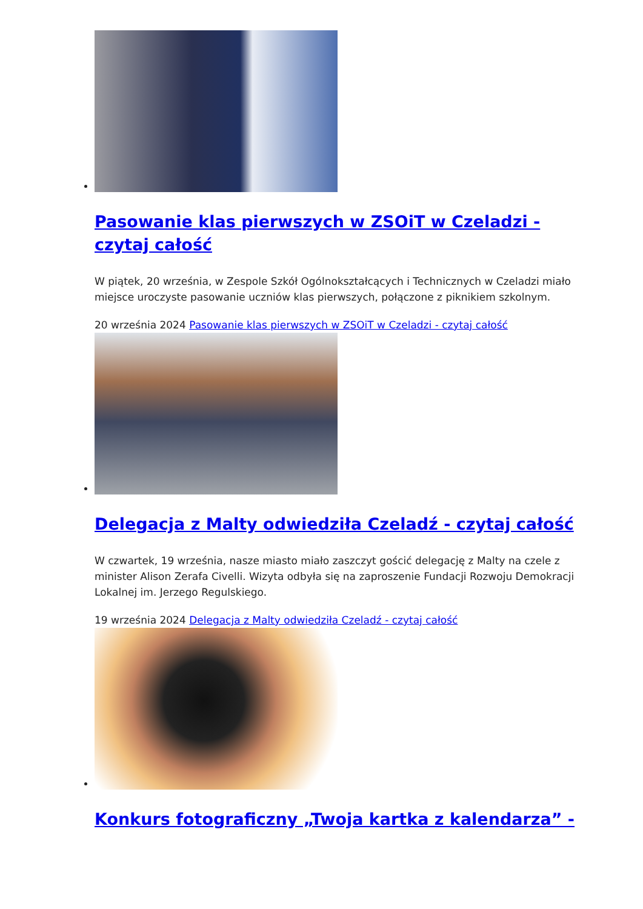Pasowanie klas pierwszych w ZSOiT w Czeladzi - czytaj całość
W piątek, 20 września, w Zespole Szkół Ogólnokształcących i Technicznych w Czeladzi miało miejsce uroczyste pasowanie uczniów klas pierwszych, połączone z piknikiem szkolnym.
20 września 2024 Pasowanie klas pierwszych w ZSOiT w Czeladzi - czytaj całość
Delegacja z Malty odwiedziła Czeladź - czytaj całość
W czwartek, 19 września, nasze miasto miało zaszczyt gościć delegację z Malty na czele z minister Alison Zerafa Civelli. Wizyta odbyła się na zaproszenie Fundacji Rozwoju Demokracji Lokalnej im. Jerzego Regulskiego.
19 września 2024 Delegacja z Malty odwiedziła Czeladź - czytaj całość
Konkurs fotograficzny „Twoja kartka z kalendarza” -